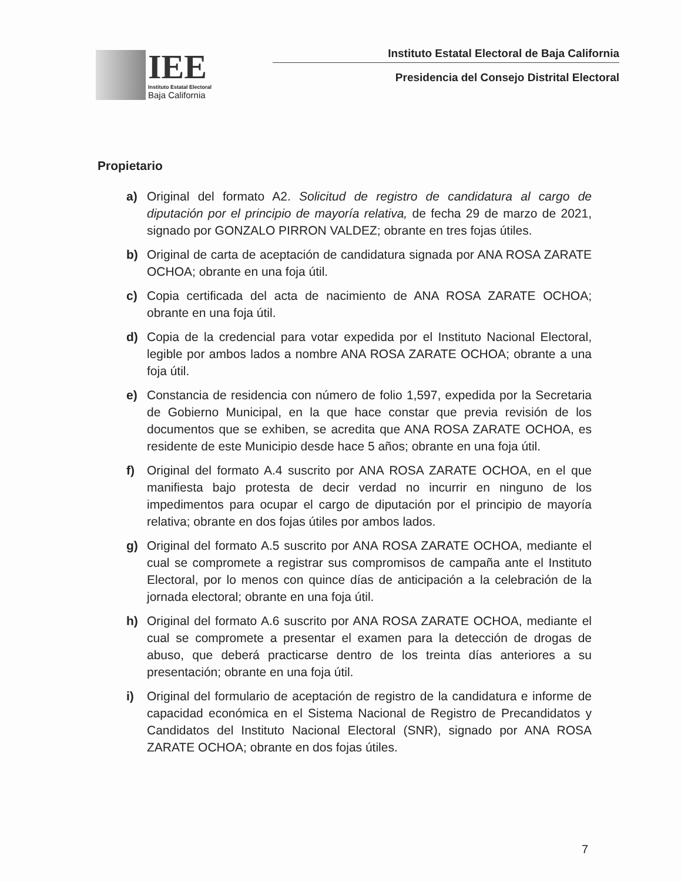IEE
Instituto Estatal Electoral
Baja California
Instituto Estatal Electoral de Baja California
Presidencia del Consejo Distrital Electoral
Propietario
a) Original del formato A2. Solicitud de registro de candidatura al cargo de diputación por el principio de mayoría relativa, de fecha 29 de marzo de 2021, signado por GONZALO PIRRON VALDEZ; obrante en tres fojas útiles.
b) Original de carta de aceptación de candidatura signada por ANA ROSA ZARATE OCHOA; obrante en una foja útil.
c) Copia certificada del acta de nacimiento de ANA ROSA ZARATE OCHOA; obrante en una foja útil.
d) Copia de la credencial para votar expedida por el Instituto Nacional Electoral, legible por ambos lados a nombre ANA ROSA ZARATE OCHOA; obrante a una foja útil.
e) Constancia de residencia con número de folio 1,597, expedida por la Secretaria de Gobierno Municipal, en la que hace constar que previa revisión de los documentos que se exhiben, se acredita que ANA ROSA ZARATE OCHOA, es residente de este Municipio desde hace 5 años; obrante en una foja útil.
f) Original del formato A.4 suscrito por ANA ROSA ZARATE OCHOA, en el que manifiesta bajo protesta de decir verdad no incurrir en ninguno de los impedimentos para ocupar el cargo de diputación por el principio de mayoría relativa; obrante en dos fojas útiles por ambos lados.
g) Original del formato A.5 suscrito por ANA ROSA ZARATE OCHOA, mediante el cual se compromete a registrar sus compromisos de campaña ante el Instituto Electoral, por lo menos con quince días de anticipación a la celebración de la jornada electoral; obrante en una foja útil.
h) Original del formato A.6 suscrito por ANA ROSA ZARATE OCHOA, mediante el cual se compromete a presentar el examen para la detección de drogas de abuso, que deberá practicarse dentro de los treinta días anteriores a su presentación; obrante en una foja útil.
i) Original del formulario de aceptación de registro de la candidatura e informe de capacidad económica en el Sistema Nacional de Registro de Precandidatos y Candidatos del Instituto Nacional Electoral (SNR), signado por ANA ROSA ZARATE OCHOA; obrante en dos fojas útiles.
7